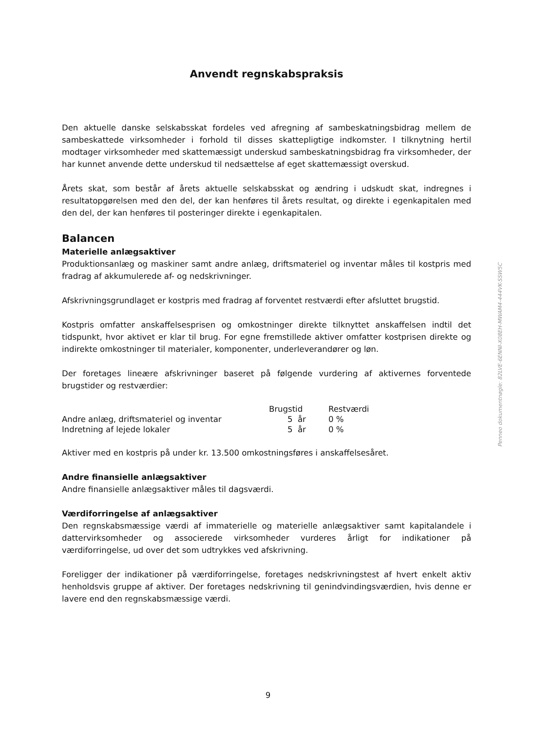Anvendt regnskabspraksis
Den aktuelle danske selskabsskat fordeles ved afregning af sambeskatningsbidrag mellem de sambeskattede virksomheder i forhold til disses skattepligtige indkomster. I tilknytning hertil modtager virksomheder med skattemæssigt underskud sambeskatningsbidrag fra virksomheder, der har kunnet anvende dette underskud til nedsættelse af eget skattemæssigt overskud.
Årets skat, som består af årets aktuelle selskabsskat og ændring i udskudt skat, indregnes i resultatopgørelsen med den del, der kan henføres til årets resultat, og direkte i egenkapitalen med den del, der kan henføres til posteringer direkte i egenkapitalen.
Balancen
Materielle anlægsaktiver
Produktionsanlæg og maskiner samt andre anlæg, driftsmateriel og inventar måles til kostpris med fradrag af akkumulerede af- og nedskrivninger.
Afskrivningsgrundlaget er kostpris med fradrag af forventet restværdi efter afsluttet brugstid.
Kostpris omfatter anskaffelsesprisen og omkostninger direkte tilknyttet anskaffelsen indtil det tidspunkt, hvor aktivet er klar til brug. For egne fremstillede aktiver omfatter kostprisen direkte og indirekte omkostninger til materialer, komponenter, underleverandører og løn.
Der foretages lineære afskrivninger baseret på følgende vurdering af aktivernes forventede brugstider og restværdier:
| | Brugstid | Restværdi |
| --- | --- | --- |
| Andre anlæg, driftsmateriel og inventar | 5 år | 0 % |
| Indretning af lejede lokaler | 5 år | 0 % |
Aktiver med en kostpris på under kr. 13.500 omkostningsføres i anskaffelsesåret.
Andre finansielle anlægsaktiver
Andre finansielle anlægsaktiver måles til dagsværdi.
Værdiforringelse af anlægsaktiver
Den regnskabsmæssige værdi af immaterielle og materielle anlægsaktiver samt kapitalandele i dattervirksomheder og associerede virksomheder vurderes årligt for indikationer på værdiforringelse, ud over det som udtrykkes ved afskrivning.
Foreligger der indikationer på værdiforringelse, foretages nedskrivningstest af hvert enkelt aktiv henholdsvis gruppe af aktiver. Der foretages nedskrivning til genindvindingsværdien, hvis denne er lavere end den regnskabsmæssige værdi.
Penneo dokumentnøgle: 82LVE-6ENNI-X08EH-MWAM4-444VK-SSW5C
9